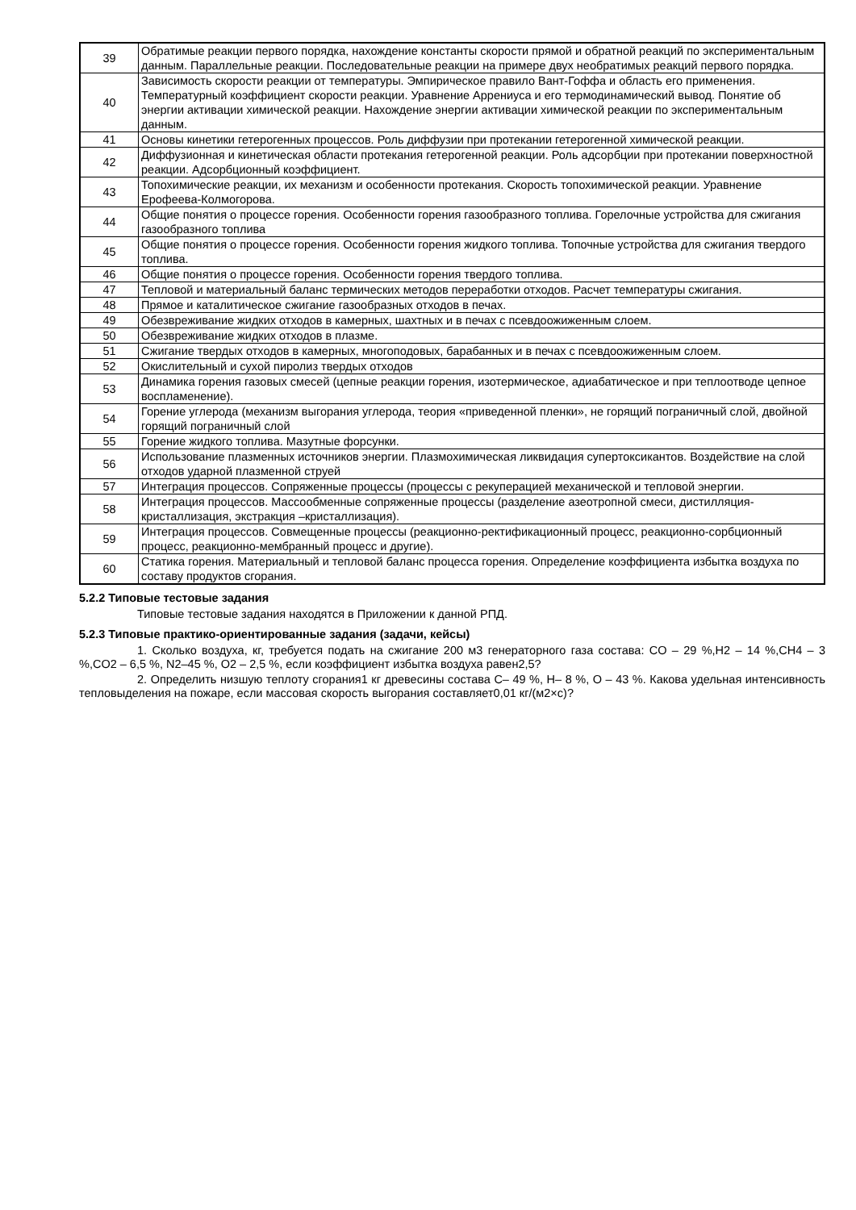| 39 | Обратимые реакции первого порядка, нахождение константы скорости прямой и обратной реакций по экспериментальным данным. Параллельные реакции. Последовательные реакции на примере двух необратимых реакций первого порядка. |
| 40 | Зависимость скорости реакции от температуры. Эмпирическое правило Вант-Гоффа и область его применения. Температурный коэффициент скорости реакции. Уравнение Аррениуса и его термодинамический вывод. Понятие об энергии активации химической реакции. Нахождение энергии активации химической реакции по экспериментальным данным. |
| 41 | Основы кинетики гетерогенных процессов. Роль диффузии при протекании гетерогенной химической реакции. |
| 42 | Диффузионная и кинетическая области протекания гетерогенной реакции. Роль адсорбции при протекании поверхностной реакции. Адсорбционный коэффициент. |
| 43 | Топохимические реакции, их механизм и особенности протекания. Скорость топохимической реакции. Уравнение Ерофеева-Колмогорова. |
| 44 | Общие понятия о процессе горения. Особенности горения газообразного топлива. Горелочные устройства для сжигания газообразного топлива |
| 45 | Общие понятия о процессе горения. Особенности горения жидкого топлива. Топочные устройства для сжигания твердого топлива. |
| 46 | Общие понятия о процессе горения. Особенности горения твердого топлива. |
| 47 | Тепловой и материальный баланс термических методов переработки отходов. Расчет температуры сжигания. |
| 48 | Прямое и каталитическое сжигание газообразных отходов в печах. |
| 49 | Обезвреживание жидких отходов в камерных, шахтных и в печах с псевдоожиженным слоем. |
| 50 | Обезвреживание жидких отходов в плазме. |
| 51 | Сжигание твердых отходов в камерных, многоподовых, барабанных и в печах с псевдоожиженным слоем. |
| 52 | Окислительный и сухой пиролиз твердых отходов |
| 53 | Динамика горения газовых смесей (цепные реакции горения, изотермическое, адиабатическое и при теплоотводе цепное воспламенение). |
| 54 | Горение углерода (механизм выгорания углерода, теория «приведенной пленки», не горящий пограничный слой, двойной горящий пограничный слой |
| 55 | Горение жидкого топлива. Мазутные форсунки. |
| 56 | Использование плазменных источников энергии. Плазмохимическая ликвидация супертоксикантов. Воздействие на слой отходов ударной плазменной струей |
| 57 | Интеграция процессов. Сопряженные процессы (процессы с рекуперацией механической и тепловой энергии. |
| 58 | Интеграция процессов. Массообменные сопряженные процессы (разделение азеотропной смеси, дистилляция-кристаллизация, экстракция –кристаллизация). |
| 59 | Интеграция процессов. Совмещенные процессы (реакционно-ректификационный процесс, реакционно-сорбционный процесс, реакционно-мембранный процесс и другие). |
| 60 | Статика горения. Материальный и тепловой баланс процесса горения. Определение коэффициента избытка воздуха по составу продуктов сгорания. |
5.2.2 Типовые тестовые задания
Типовые тестовые задания находятся в Приложении к данной РПД.
5.2.3 Типовые практико-ориентированные задания (задачи, кейсы)
1. Сколько воздуха, кг, требуется подать на сжигание 200 м3 генераторного газа состава: CO – 29 %,H2 – 14 %,CH4 – 3 %,CO2 – 6,5 %, N2–45 %, O2 – 2,5 %, если коэффициент избытка воздуха равен2,5?
2. Определить низшую теплоту сгорания1 кг древесины состава С– 49 %, Н– 8 %, О – 43 %. Какова удельная интенсивность тепловыделения на пожаре, если массовая скорость выгорания составляет0,01 кг/(м2×с)?